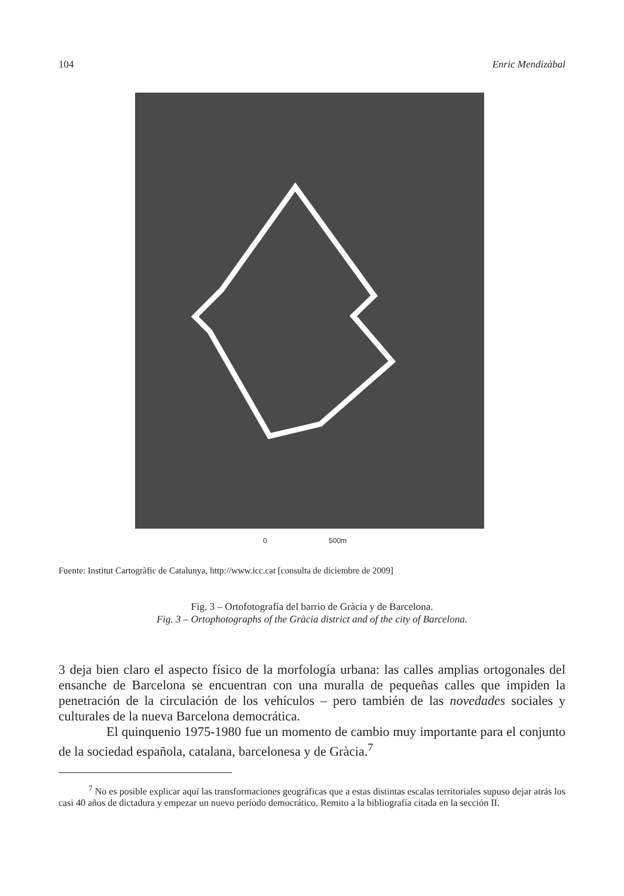104 Enric Mendizàbal
0 500m
Fuente: Institut Cartogràfic de Catalunya, http://www.icc.cat [consulta de diciembre de 2009]
Fig. 3 – Ortofotografía del barrio de Gràcia y de Barcelona.
Fig. 3 – Ortophotographs of the Gràcia district and of the city of Barcelona.
3 deja bien claro el aspecto físico de la morfología urbana: las calles amplias ortogonales del ensanche de Barcelona se encuentran con una muralla de pequeñas calles que impiden la penetración de la circulación de los vehículos – pero también de las novedades sociales y culturales de la nueva Barcelona democrática.
El quinquenio 1975-1980 fue un momento de cambio muy importante para el conjunto de la sociedad española, catalana, barcelonesa y de Gràcia.<sup>7</sup>
<sup>7</sup> No es posible explicar aquí las transformaciones geográficas que a estas distintas escalas territoriales supuso dejar atrás los casi 40 años de dictadura y empezar un nuevo período democrático. Remito a la bibliografía citada en la sección II.